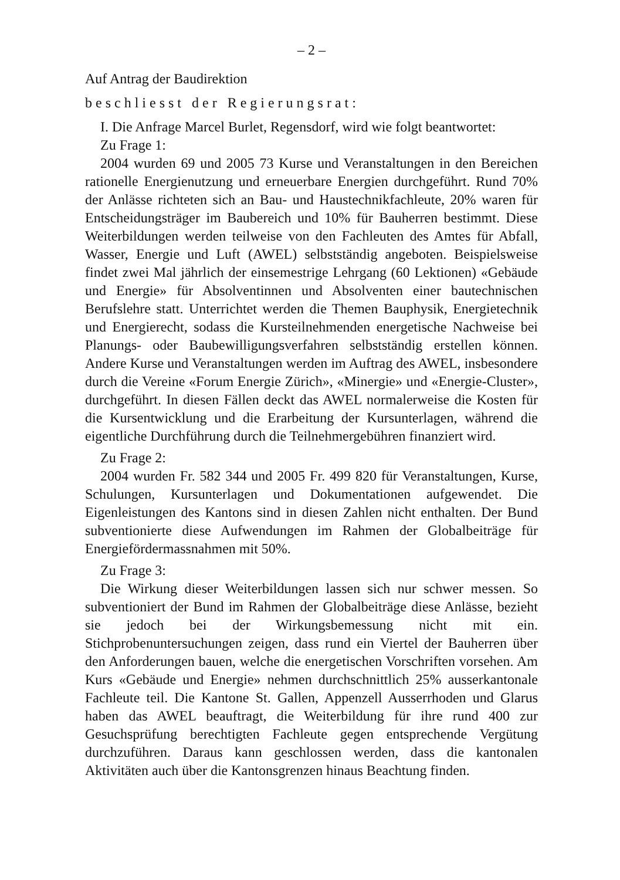– 2 –
Auf Antrag der Baudirektion
beschliesst der Regierungsrat:
I. Die Anfrage Marcel Burlet, Regensdorf, wird wie folgt beantwortet:
Zu Frage 1:
2004 wurden 69 und 2005 73 Kurse und Veranstaltungen in den Bereichen rationelle Energienutzung und erneuerbare Energien durchgeführt. Rund 70% der Anlässe richteten sich an Bau- und Haustechnikfachleute, 20% waren für Entscheidungsträger im Baubereich und 10% für Bauherren bestimmt. Diese Weiterbildungen werden teilweise von den Fachleuten des Amtes für Abfall, Wasser, Energie und Luft (AWEL) selbstständig angeboten. Beispielsweise findet zwei Mal jährlich der einsemestrige Lehrgang (60 Lektionen) «Gebäude und Energie» für Absolventinnen und Absolventen einer bautechnischen Berufslehre statt. Unterrichtet werden die Themen Bauphysik, Energietechnik und Energierecht, sodass die Kursteilnehmenden energetische Nachweise bei Planungs- oder Baubewilligungsverfahren selbstständig erstellen können. Andere Kurse und Veranstaltungen werden im Auftrag des AWEL, insbesondere durch die Vereine «Forum Energie Zürich», «Minergie» und «Energie-Cluster», durchgeführt. In diesen Fällen deckt das AWEL normalerweise die Kosten für die Kursentwicklung und die Erarbeitung der Kursunterlagen, während die eigentliche Durchführung durch die Teilnehmergebühren finanziert wird.
Zu Frage 2:
2004 wurden Fr. 582 344 und 2005 Fr. 499 820 für Veranstaltungen, Kurse, Schulungen, Kursunterlagen und Dokumentationen aufgewendet. Die Eigenleistungen des Kantons sind in diesen Zahlen nicht enthalten. Der Bund subventionierte diese Aufwendungen im Rahmen der Globalbeiträge für Energiefördermassnahmen mit 50%.
Zu Frage 3:
Die Wirkung dieser Weiterbildungen lassen sich nur schwer messen. So subventioniert der Bund im Rahmen der Globalbeiträge diese Anlässe, bezieht sie jedoch bei der Wirkungsbemessung nicht mit ein. Stichprobenuntersuchungen zeigen, dass rund ein Viertel der Bauherren über den Anforderungen bauen, welche die energetischen Vorschriften vorsehen. Am Kurs «Gebäude und Energie» nehmen durchschnittlich 25% ausserkantonale Fachleute teil. Die Kantone St. Gallen, Appenzell Ausserrhoden und Glarus haben das AWEL beauftragt, die Weiterbildung für ihre rund 400 zur Gesuchsprüfung berechtigten Fachleute gegen entsprechende Vergütung durchzuführen. Daraus kann geschlossen werden, dass die kantonalen Aktivitäten auch über die Kantonsgrenzen hinaus Beachtung finden.